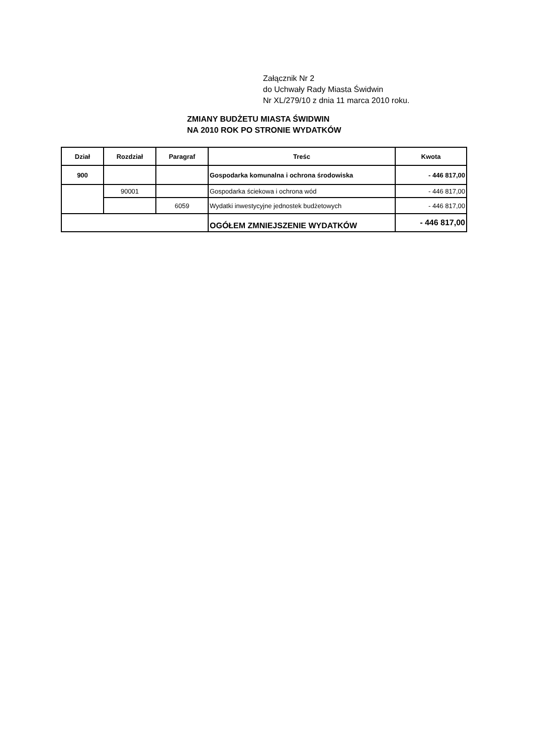Załącznik Nr 2
do Uchwały Rady Miasta Świdwin
Nr XL/279/10 z dnia 11 marca 2010 roku.
ZMIANY BUDŻETU MIASTA ŚWIDWIN
NA 2010 ROK PO STRONIE WYDATKÓW
| Dział | Rozdział | Paragraf | Treśc | Kwota |
| --- | --- | --- | --- | --- |
| 900 | | | Gospodarka komunalna i ochrona środowiska | - 446 817,00 |
| | 90001 | | Gospodarka ściekowa i ochrona wód | - 446 817,00 |
| | | 6059 | Wydatki inwestycyjne jednostek budżetowych | - 446 817,00 |
| | | | OGÓŁEM ZMNIEJSZENIE WYDATKÓW | - 446 817,00 |